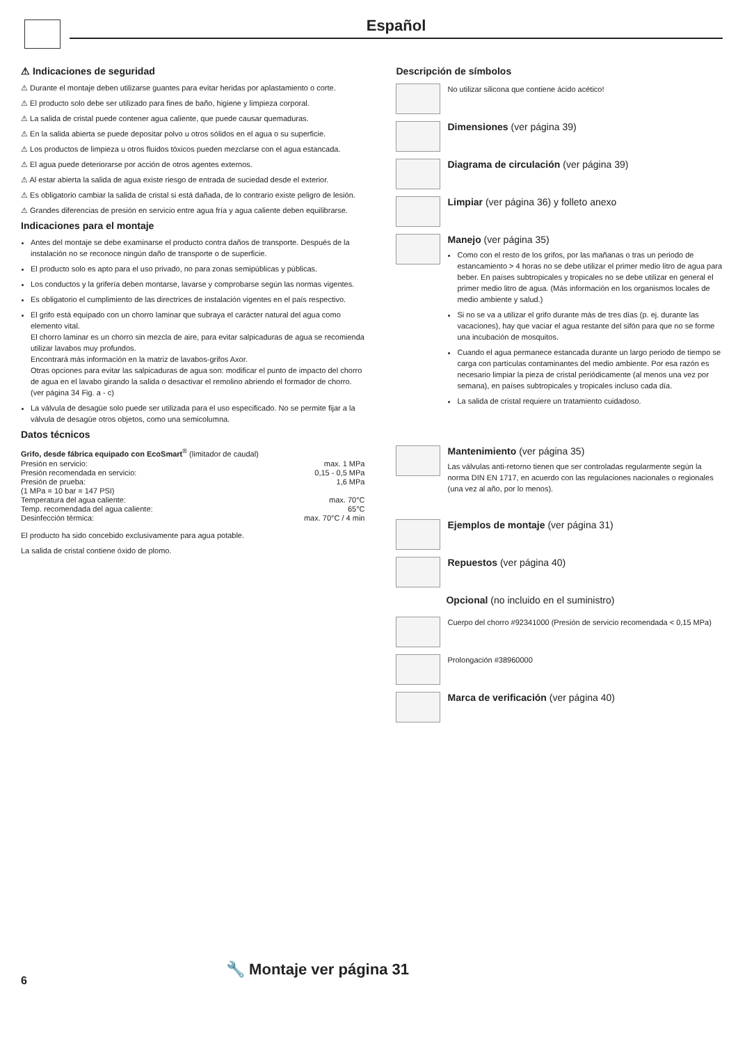Español
⚠ Indicaciones de seguridad
⚠ Durante el montaje deben utilizarse guantes para evitar heridas por aplastamiento o corte.
⚠ El producto solo debe ser utilizado para fines de baño, higiene y limpieza corporal.
⚠ La salida de cristal puede contener agua caliente, que puede causar quemaduras.
⚠ En la salida abierta se puede depositar polvo u otros sólidos en el agua o su superficie.
⚠ Los productos de limpieza u otros fluidos tóxicos pueden mezclarse con el agua estancada.
⚠ El agua puede deteriorarse por acción de otros agentes externos.
⚠ Al estar abierta la salida de agua existe riesgo de entrada de suciedad desde el exterior.
⚠ Es obligatorio cambiar la salida de cristal si está dañada, de lo contrario existe peligro de lesión.
⚠ Grandes diferencias de presión en servicio entre agua fría y agua caliente deben equilibrarse.
Indicaciones para el montaje
Antes del montaje se debe examinarse el producto contra daños de transporte. Después de la instalación no se reconoce ningún daño de transporte o de superficie.
El producto solo es apto para el uso privado, no para zonas semipúblicas y públicas.
Los conductos y la grifería deben montarse, lavarse y comprobarse según las normas vigentes.
Es obligatorio el cumplimiento de las directrices de instalación vigentes en el país respectivo.
El grifo está equipado con un chorro laminar que subraya el carácter natural del agua como elemento vital.
El chorro laminar es un chorro sin mezcla de aire, para evitar salpicaduras de agua se recomienda utilizar lavabos muy profundos.
Encontrará más información en la matriz de lavabos-grifos Axor.
Otras opciones para evitar las salpicaduras de agua son: modificar el punto de impacto del chorro de agua en el lavabo girando la salida o desactivar el remolino abriendo el formador de chorro. (ver página 34 Fig. a - c)
La válvula de desagüe solo puede ser utilizada para el uso especificado. No se permite fijar a la válvula de desagüe otros objetos, como una semicolumna.
Datos técnicos
Grifo, desde fábrica equipado con EcoSmart<sup>®</sup> (limitador de caudal)
| Presión en servicio: | max. 1 MPa |
| Presión recomendada en servicio: | 0,15 - 0,5 MPa |
| Presión de prueba: | 1,6 MPa |
| (1 MPa = 10 bar = 147 PSI) | |
| Temperatura del agua caliente: | max. 70°C |
| Temp. recomendada del agua caliente: | 65°C |
| Desinfección térmica: | max. 70°C / 4 min |
El producto ha sido concebido exclusivamente para agua potable.
La salida de cristal contiene óxido de plomo.
Descripción de símbolos
No utilizar silicona que contiene ácido acético!
Dimensiones (ver página 39)
Diagrama de circulación (ver página 39)
Limpiar (ver página 36) y folleto anexo
Manejo (ver página 35)
Como con el resto de los grifos, por las mañanas o tras un periodo de estancamiento > 4 horas no se debe utilizar el primer medio litro de agua para beber. En países subtropicales y tropicales no se debe utilizar en general el primer medio litro de agua. (Más información en los organismos locales de medio ambiente y salud.)
Si no se va a utilizar el grifo durante más de tres días (p. ej. durante las vacaciones), hay que vaciar el agua restante del sifón para que no se forme una incubación de mosquitos.
Cuando el agua permanece estancada durante un largo periodo de tiempo se carga con partículas contaminantes del medio ambiente. Por esa razón es necesario limpiar la pieza de cristal periódicamente (al menos una vez por semana), en países subtropicales y tropicales incluso cada día.
La salida de cristal requiere un tratamiento cuidadoso.
Mantenimiento (ver página 35)
Las válvulas anti-retorno tienen que ser controladas regularmente según la norma DIN EN 1717, en acuerdo con las regulaciones nacionales o regionales (una vez al año, por lo menos).
Ejemplos de montaje (ver página 31)
Repuestos (ver página 40)
Opcional (no incluido en el suministro)
Cuerpo del chorro #92341000 (Presión de servicio recomendada < 0,15 MPa)
Prolongación #38960000
Marca de verificación (ver página 40)
🔧 Montaje ver página 31
6